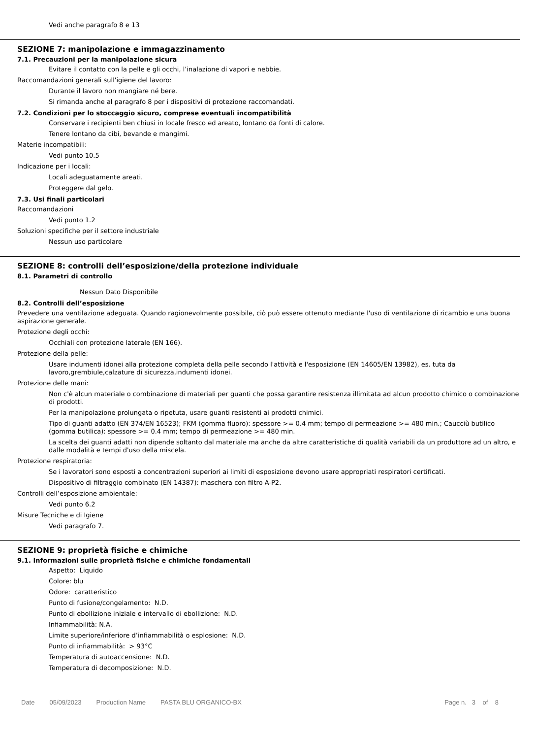Vedi anche paragrafo 8 e 13
SEZIONE 7: manipolazione e immagazzinamento
7.1. Precauzioni per la manipolazione sicura
Evitare il contatto con la pelle e gli occhi, l’inalazione di vapori e nebbie.
Raccomandazioni generali sull'igiene del lavoro:
Durante il lavoro non mangiare né bere.
Si rimanda anche al paragrafo 8 per i dispositivi di protezione raccomandati.
7.2. Condizioni per lo stoccaggio sicuro, comprese eventuali incompatibilità
Conservare i recipienti ben chiusi in locale fresco ed areato, lontano da fonti di calore.
Tenere lontano da cibi, bevande e mangimi.
Materie incompatibili:
Vedi punto 10.5
Indicazione per i locali:
Locali adeguatamente areati.
Proteggere dal gelo.
7.3. Usi finali particolari
Raccomandazioni
Vedi punto 1.2
Soluzioni specifiche per il settore industriale
Nessun uso particolare
SEZIONE 8: controlli dell’esposizione/della protezione individuale
8.1. Parametri di controllo
Nessun Dato Disponibile
8.2. Controlli dell’esposizione
Prevedere una ventilazione adeguata. Quando ragionevolmente possibile, ciò può essere ottenuto mediante l'uso di ventilazione di ricambio e una buona aspirazione generale.
Protezione degli occhi:
Occhiali con protezione laterale (EN 166).
Protezione della pelle:
Usare indumenti idonei alla protezione completa della pelle secondo l'attività e l'esposizione (EN 14605/EN 13982), es. tuta da lavoro,grembiule,calzature di sicurezza,indumenti idonei.
Protezione delle mani:
Non c'è alcun materiale o combinazione di materiali per guanti che possa garantire resistenza illimitata ad alcun prodotto chimico o combinazione di prodotti.
Per la manipolazione prolungata o ripetuta, usare guanti resistenti ai prodotti chimici.
Tipo di guanti adatto (EN 374/EN 16523); FKM (gomma fluoro): spessore >= 0.4 mm; tempo di permeazione >= 480 min.; Caucciù butilico (gomma butilica): spessore >= 0.4 mm; tempo di permeazione >= 480 min.
La scelta dei guanti adatti non dipende soltanto dal materiale ma anche da altre caratteristiche di qualità variabili da un produttore ad un altro, e dalle modalità e tempi d'uso della miscela.
Protezione respiratoria:
Se i lavoratori sono esposti a concentrazioni superiori ai limiti di esposizione devono usare appropriati respiratori certificati.
Dispositivo di filtraggio combinato (EN 14387): maschera con filtro A-P2.
Controlli dell’esposizione ambientale:
Vedi punto 6.2
Misure Tecniche e di Igiene
Vedi paragrafo 7.
SEZIONE 9: proprietà fisiche e chimiche
9.1. Informazioni sulle proprietà fisiche e chimiche fondamentali
Aspetto: Liquido
Colore: blu
Odore: caratteristico
Punto di fusione/congelamento: N.D.
Punto di ebollizione iniziale e intervallo di ebollizione: N.D.
Infiammabilità: N.A.
Limite superiore/inferiore d’infiammabilità o esplosione: N.D.
Punto di infiammabilità: > 93°C
Temperatura di autoaccensione: N.D.
Temperatura di decomposizione: N.D.
Date 05/09/2023 Production Name PASTA BLU ORGANICO-BX Page n. 3 of 8